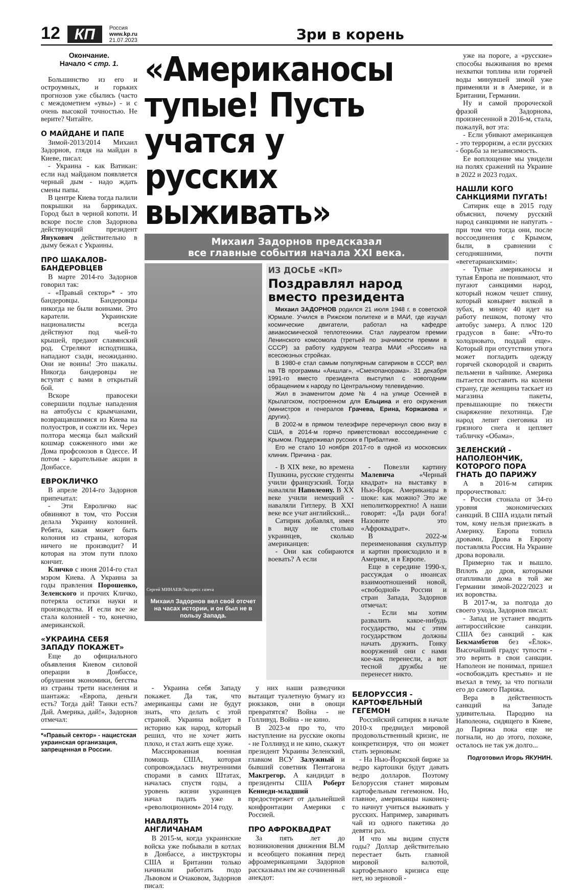12 КП Россия
www.kp.ru
21.07.2023 Зри в корень
Окончание.
Начало < стр. 1.
Большинство из его и остроумных, и горьких прогнозов уже сбылись (часто с междометием «увы») - и с очень высокой точностью. Не верите? Читайте.
О МАЙДАНЕ И ПАПЕ
Зимой-2013/2014 Михаил Задорнов, глядя на майдан в Киеве, писал:
- Украина - как Ватикан: если над майданом появляется черный дым - надо ждать смены папы.
В центре Киева тогда палили покрышки на баррикадах. Город был в черной копоти. И вскоре после слов Задорнова действующий президент Янукович действительно в дыму бежал с Украины.
ПРО ШАКАЛОВ-БАНДЕРОВЦЕВ
В марте 2014-го Задорнов говорил так:
- «Правый сектор»* - это бандеровцы. Бандеровцы никогда не были воинами. Это каратели. Украинские националисты всегда действуют под чьей-то крышей, предают славянский род. Стреляют исподтишка, нападают сзади, неожиданно. Они не воины! Это шакалы. Никогда бандеровцы не вступят с вами в открытый бой.
Вскоре правосеки совершили подлые нападения на автобусы с крымчанами, возвращавшимися из Киева на полуостров, и сожгли их. Через полтора месяца был майский кошмар сожженного ими же Дома профсоюзов в Одессе. И потом - карательные акции в Донбассе.
ЕВРОКЛИЧКО
В апреле 2014-го Задорнов припечатал:
- Эти Евроличко нас обвиняют в том, что Россия делала Украину колонией. Ребята, какая может быть колония из страны, которая ничего не производит? И которая на этом пути плохо кончит.
Кличко с июня 2014-го стал мэром Киева. А Украина за годы правления Порошенко, Зеленского и прочих Кличко, потеряла остатки науки и производства. И если все же стала колонией - то, конечно, американской.
«УКРАИНА СЕБЯ ЗАПАДУ ПОКАЖЕТ»
Еще до официального объявления Киевом силовой операции в Донбассе, обрушения экономики, бегства из страны трети населения и шантажа: «Европа, деньги есть? Тогда дай! Танки есть? Дай. Америка, дай!», Задорнов отмечал:
*«Правый сектор» - нацистская украинская организация, запрещенная в России.
«Американосы тупые! Пусть учатся у русских выживать»
Михаил Задорнов предсказал
все главные события начала XXI века.
Сергей МИНАЕВ/Экспресс газета
Михаил Задорнов вел свой отсчет на часах истории, и он был не в пользу Запада.
ИЗ ДОСЬЕ «КП»
Поздравлял народ вместо президента
Михаил ЗАДОРНОВ родился 21 июля 1948 г. в советской Юрмале. Учился в Рижском политехе и в МАИ, где изучал космические двигатели, работал на кафедре авиакосмической теплотехники. Стал лауреатом премии Ленинского комсомола (третьей по значимости премии в СССР) за работу худруком театра МАИ «Россия» на всесоюзных стройках.
В 1980-е стал самым популярным сатириком в СССР, вел на ТВ программы «Аншлаг», «Смехопанорама». 31 декабря 1991-го вместо президента выступил с новогодним обращением к народу по Центральному телевидению.
Жил в знаменитом доме № 4 на улице Осенней в Крылатском, построенном для Ельцина и его окружения (министров и генералов Грачева, Ерина, Коржакова и других).
В 2002-м в прямом телеэфире перечеркнул свою визу в США, в 2014-м горячо приветствовал воссоединение с Крымом. Поддерживал русских в Прибалтике.
Его не стало 10 ноября 2017-го в одной из московских клиник. Причина - рак.
- В XIX веке, во времена Пушкина, русские студенты учили французский. Тогда наваляли Наполеону. В XX веке учили немецкий - наваляли Гитлеру. В XXI веке все учат английский...
Сатирик добавлял, имея в виду не столько украинцев, сколько американцев:
- Они как собираются воевать? А если
- Повезли картину Малевича «Черный квадрат» на выставку в Нью-Йорк. Американцы в шоке: как можно? Это же неполиткорректно! А наши говорят: «Да ради бога! Назовите это «Афроквадрат».
В 2022-м переименования скульптур и картин происходило и в Америке, и в Европе.
Еще в середине 1990-х, рассуждая о нюансах взаимоотношений новой, «свободной» России и стран Запада, Задорнов отмечал:
- Если мы хотим развалить какое-нибудь государство, мы с этим государством должны начать дружить. Гонку вооружений они с нами кое-как перенесли, а вот тесной дружбы не перенесет никто.
- Украина себя Западу покажет. Да так, что американцы сами не будут знать, что делать с этой страной. Украина войдет в историю как народ, который решил, что не хочет жить плохо, и стал жить еще хуже.
Массированная военная помощь США, которая сопровождалась внутренними спорами в самих Штатах, началась спустя годы, а уровень жизни украинцев начал падать уже в «революционном» 2014 году.
НАВАЛЯТЬ АНГЛИЧАНАМ
В 2015-м, когда украинские войска уже побывали в котлах в Донбассе, а инструкторы США и Британии только начинали работать подо Львовом и Очаковом, Задорнов писал:
у них наши разведчики вытащат туалетную бумагу из рюкзаков, они в овощи превратятся? Война - не Голливуд. Война - не кино.
В 2023-м про то, что наступление на русские окопы - не Голливуд и не кино, скажут президент Украины Зеленский, главком ВСУ Залужный и бывший советник Пентагона Макгрегор. А кандидат в президенты США Роберт Кеннеди-младший предостережет от дальнейшей конфронтации Америки с Россией.
ПРО АФРОКВАДРАТ
За пять лет до возникновения движения BLM и всеобщего покаяния перед афроамериканцами Задорнов рассказывал им же сочиненный анекдот:
БЕЛОРУССИЯ - КАРТОФЕЛЬНЫЙ ГЕГЕМОН
Российский сатирик в начале 2010-х предвидел мировой продовольственный кризис, не конкретизируя, что он может стать зерновым:
- На Нью-Йоркской бирже за ведро картошки будут давать ведро долларов. Поэтому Белоруссия станет мировым картофельным гегемоном. Но, главное, американцы наконец-то начнут учиться выживать у русских. Например, заваривать чай из одного пакетика до девяти раз.
И что мы видим спустя годы? Доллар действительно перестает быть главной мировой валютой, картофельного кризиса еще нет, но зерновой -
уже на пороге, а «русские» способы выживания во время нехватки топлива или горячей воды минувшей зимой уже применяли и в Америке, и в Британии, Германии.
Ну и самой пророческой фразой Задорнова, произнесенной в 2016-м, стала, пожалуй, вот эта:
- Если убивают американцев - это терроризм, а если русских - борьба за независимость.
Ее воплощение мы увидели на полях сражений на Украине в 2022 и 2023 годах.
НАШЛИ КОГО САНКЦИЯМИ ПУГАТЬ!
Сатирик еще в 2015 году объяснил, почему русский народ санкциями не напугать - при том что тогда они, после воссоединения с Крымом, были, в сравнении с сегодняшними, почти «вегетарианскими»:
- Тупые американосы и тупая Европа не понимают, что пугают санкциями народ, который ножом чешет спину, который ковыряет вилкой в зубах, в минус 40 идет на работу пешком, потому что автобус замерз. А плюс 120 градусов в бане: «Что-то холодновато, поддай еще». Который при отсутствии утюга может погладить одежду горячей сковородой и сварить пельмени в чайнике. Америка пытается поставить на колени страну, где женщина таскает из магазина пакеты, превышающие по тяжести снаряжение пехотинца. Где народ лепит снеговика из грязного снега и цепляет табличку «Обама».
ЗЕЛЕНСКИЙ - НАПОЛЕОНЧИК, КОТОРОГО ПОРА ГНАТЬ ДО ПАРИЖУ
А в 2016-м сатирик пророчествовал:
- Россия стонала от 34-го уровня экономических санкций. В США издали пятый том, кому нельзя приезжать в Америку. Европа топила дровами. Дрова в Европу поставляла Россия. На Украине дрова воровали.
Примерно так и вышло. Вплоть до дров, которыми отапливали дома в той же Германии зимой-2022/2023 и их воровства.
В 2017-м, за полгода до своего ухода, Задорнов писал:
- Запад не устанет вводить антироссийские санкции. США без санкций - как Бекмамбетов без «Ёлок». Высочайший градус тупости - это верить в свои санкции. Наполеон не понимал, пришел «освобождать крестьян» и не въехал в тему, за что погнали его до самого Парижа.
Вера в действенность санкций на Западе удивительна. Пародию на Наполеона, сидящего в Киеве, до Парижа пока еще не погнали, но до этого, похоже, осталось не так уж долго...
Подготовил Игорь ЯКУНИН.